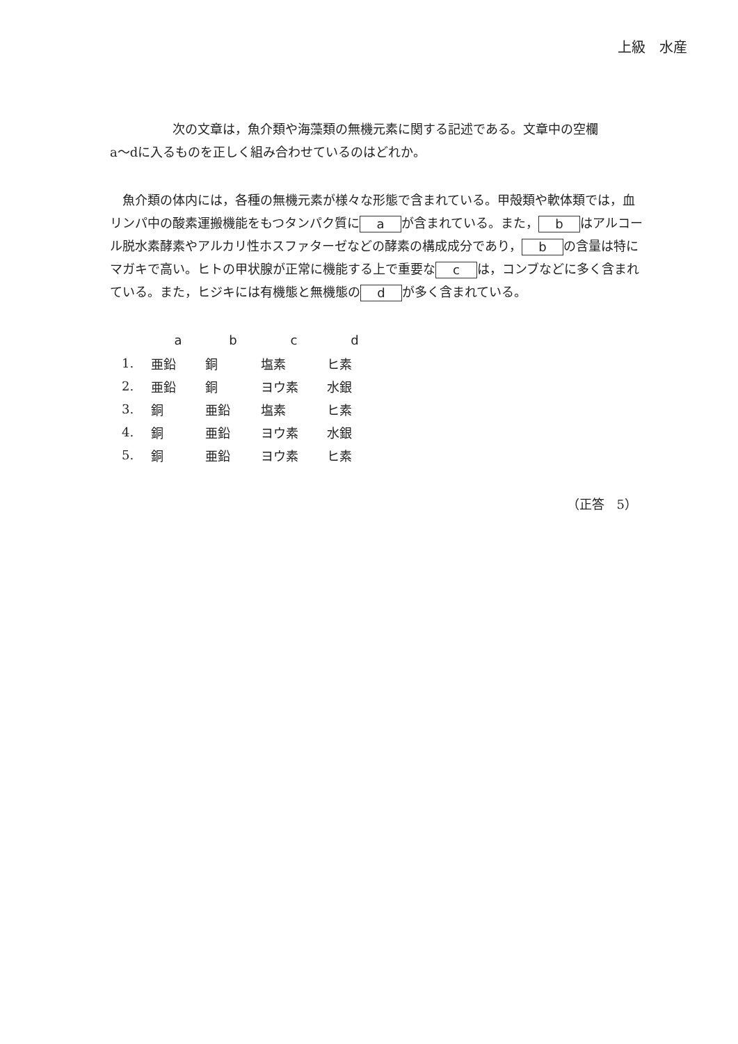上級　水産
　　　　　次の文章は，魚介類や海藻類の無機元素に関する記述である。文章中の空欄
a～dに入るものを正しく組み合わせているのはどれか。
　魚介類の体内には，各種の無機元素が様々な形態で含まれている。甲殻類や軟体類では，血リンパ中の酸素運搬機能をもつタンパク質に a が含まれている。また， b はアルコール脱水素酵素やアルカリ性ホスファターゼなどの酵素の構成成分であり， b の含量は特にマガキで高い。ヒトの甲状腺が正常に機能する上で重要な c は，コンブなどに多く含まれている。また，ヒジキには有機態と無機態の d が多く含まれている。
| | a | b | c | d |
| --- | --- | --- | --- | --- |
| 1. | 亜鉛 | 銅 | 塩素 | ヒ素 |
| 2. | 亜鉛 | 銅 | ヨウ素 | 水銀 |
| 3. | 銅 | 亜鉛 | 塩素 | ヒ素 |
| 4. | 銅 | 亜鉛 | ヨウ素 | 水銀 |
| 5. | 銅 | 亜鉛 | ヨウ素 | ヒ素 |
（正答　5）